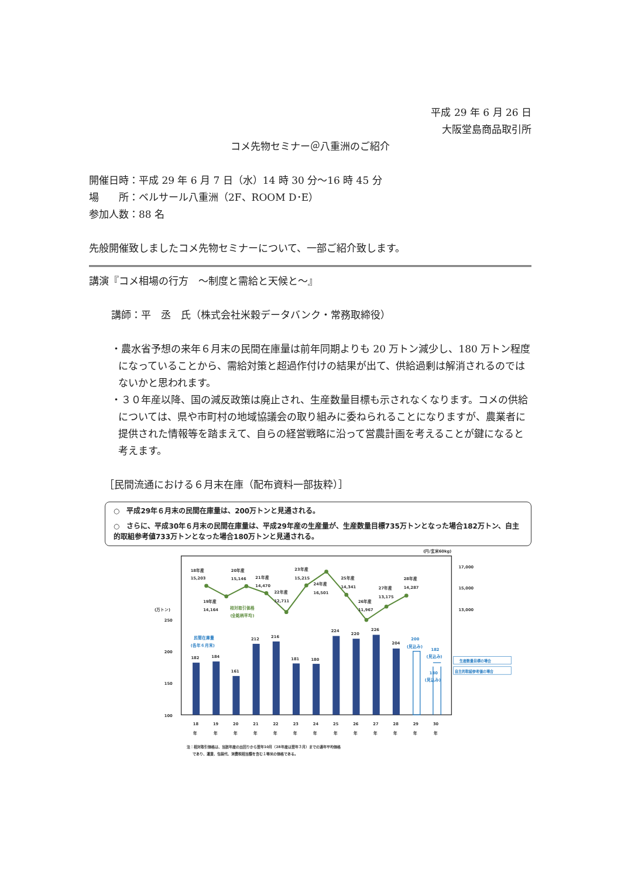平成 29 年 6 月 26 日
大阪堂島商品取引所
コメ先物セミナー＠八重洲のご紹介
開催日時：平成 29 年 6 月 7 日（水）14 時 30 分～16 時 45 分
場　　所：ベルサール八重洲（2F、ROOM D･E）
参加人数：88 名
先般開催致しましたコメ先物セミナーについて、一部ご紹介致します。
講演『コメ相場の行方　～制度と需給と天候と～』
講師：平　丞　氏（株式会社米穀データバンク・常務取締役）
・農水省予想の来年６月末の民間在庫量は前年同期よりも 20 万トン減少し、180 万トン程度になっていることから、需給対策と超過作付けの結果が出て、供給過剰は解消されるのではないかと思われます。
・３０年産以降、国の減反政策は廃止され、生産数量目標も示されなくなります。コメの供給については、県や市町村の地域協議会の取り組みに委ねられることになりますが、農業者に提供された情報等を踏まえて、自らの経営戦略に沿って営農計画を考えることが鍵になると考えます。
［民間流通における６月末在庫（配布資料一部抜粋）］
○　平成29年６月末の民間在庫量は、200万トンと見通される。
○　さらに、平成30年６月末の民間在庫量は、平成29年産の生産量が、生産数量目標735万トンとなった場合182万トン、自主的取組参考値733万トンとなった場合180万トンと見通される。
(円/玄米60kg)
18年産
15,203
19年産
14,164
20年産
15,146
21年産
14,470
22年産
12,711
23年産
15,215
24年産
16,501
25年産
14,341
26年産
11,967
27年産
13,175
28年産
14,287
相対取引価格
(全銘柄平均)
民間在庫量
(各年６月末)
(万トン)
250
200
150
100
17,000
15,000
13,000
182
184
161
212
216
181
180
224
220
226
204
200
(見込み)
182
(見込み)
180
(見込み)
生産数量目標の場合
自主的取組参考値の場合
18
19
20
21
22
23
24
25
26
27
28
29
30
年
年
年
年
年
年
年
年
年
年
年
年
年
注：相対取引価格は、当該年産の出回りから翌年10月（28年産は翌年３月）までの通年平均価格
であり、運賃、包装代、消費税相当額を含む１等米の価格である。